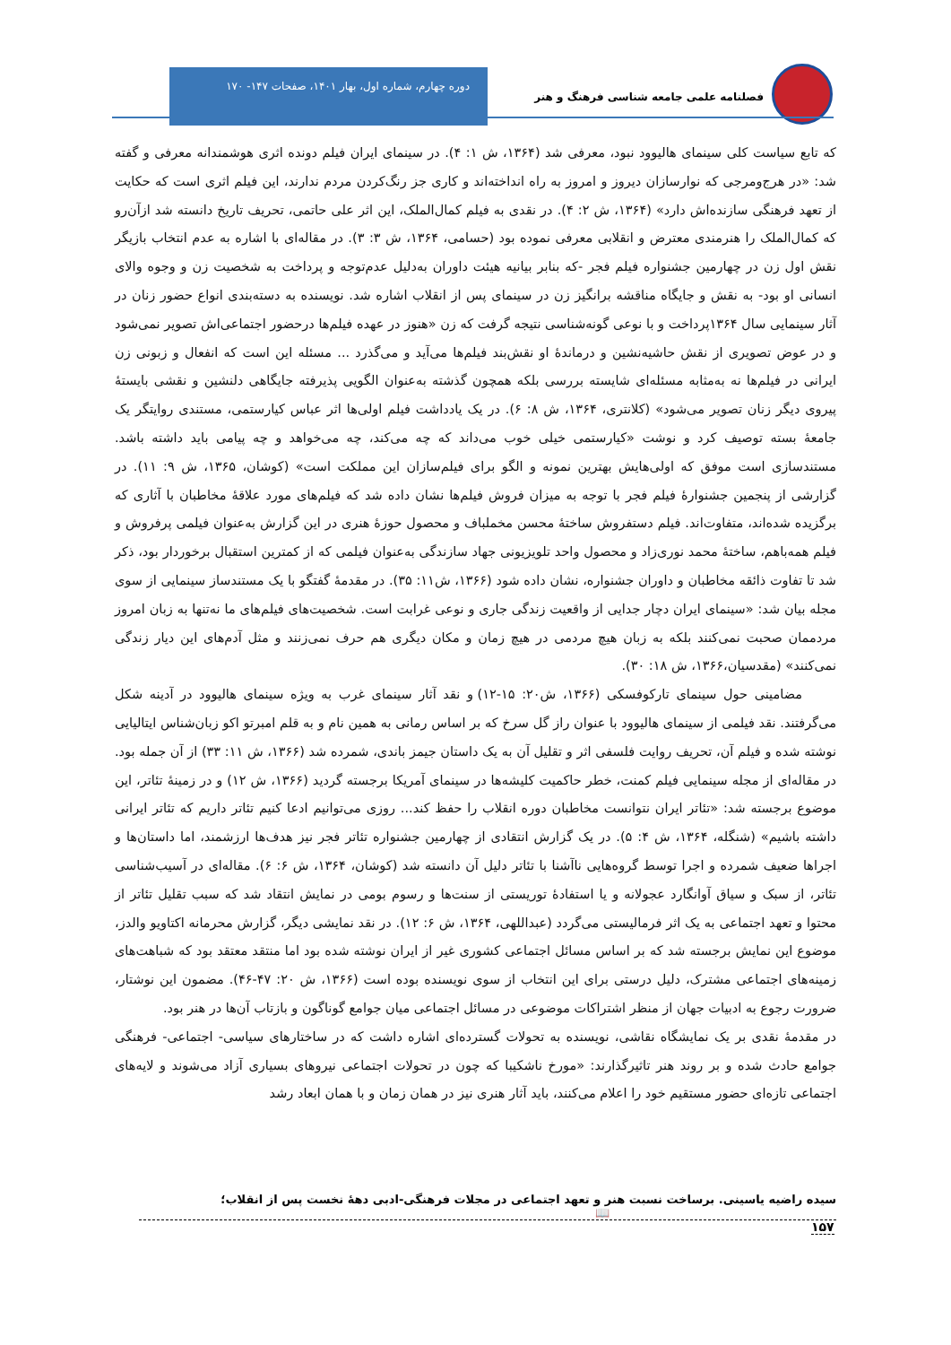فصلنامه علمی جامعه شناسی فرهنگ و هنر
دوره چهارم، شماره اول، بهار ۱۴۰۱، صفحات ۱۴۷- ۱۷۰
که تابع سیاست کلی سینمای هالیوود نبود، معرفی شد (۱۳۶۴، ش ۱: ۴). در سینمای ایران فیلم دونده اثری هوشمندانه معرفی و گفته شد: «در هرج‌ومرجی که نوارسازان دیروز و امروز به راه انداخته‌اند و کاری جز رنگ‌کردن مردم ندارند، این فیلم اثری است که حکایت از تعهد فرهنگی سازنده‌اش دارد» (۱۳۶۴، ش ۲: ۴). در نقدی به فیلم کمال‌الملک، این اثر علی حاتمی، تحریف تاریخ دانسته شد ازآن‌رو که کمال‌الملک را هنرمندی معترض و انقلابی معرفی نموده بود (حسامی، ۱۳۶۴، ش ۳: ۳). در مقاله‌ای با اشاره به عدم انتخاب بازیگر نقش اول زن در چهارمین جشنواره فیلم فجر -که بنابر بیانیه هیئت داوران به‌دلیل عدم‌توجه و پرداخت به شخصیت زن و وجوه والای انسانی او بود- به نقش و جایگاه مناقشه برانگیز زن در سینمای پس از انقلاب اشاره شد. نویسنده به دسته‌بندی انواع حضور زنان در آثار سینمایی سال ۱۳۶۴پرداخت و با نوعی گونه‌شناسی نتیجه گرفت که زن «هنوز در عهده فیلم‌ها درحضور اجتماعی‌اش تصویر نمی‌شود و در عوض تصویری از نقش حاشیه‌نشین و درماندهٔ او نقش‌بند فیلم‌ها می‌آید و می‌گذرد ... مسئله این است که انفعال و زبونی زن ایرانی در فیلم‌ها نه به‌مثابه مسئله‌ای شایسته بررسی بلکه همچون گذشته به‌عنوان الگویی پذیرفته جایگاهی دلنشین و نقشی بایستهٔ پیروی دیگر زنان تصویر می‌شود» (کلانتری، ۱۳۶۴، ش ۸: ۶). در یک یادداشت فیلم اولی‌ها اثر عباس کیارستمی، مستندی روایتگر یک جامعهٔ بسته توصیف کرد و نوشت «کیارستمی خیلی خوب می‌داند که چه می‌کند، چه می‌خواهد و چه پیامی باید داشته باشد. مستندسازی است موفق که اولی‌هایش بهترین نمونه و الگو برای فیلم‌سازان این مملکت است» (کوشان، ۱۳۶۵، ش ۹: ۱۱). در گزارشی از پنجمین جشنوارهٔ فیلم فجر با توجه به میزان فروش فیلم‌ها نشان داده شد که فیلم‌های مورد علاقهٔ مخاطبان با آثاری که برگزیده شده‌اند، متفاوت‌اند. فیلم دستفروش ساختهٔ محسن مخملباف و محصول حوزهٔ هنری در این گزارش به‌عنوان فیلمی پرفروش و فیلم همه‌باهم، ساختهٔ محمد نوری‌زاد و محصول واحد تلویزیونی جهاد سازندگی به‌عنوان فیلمی که از کمترین استقبال برخوردار بود، ذکر شد تا تفاوت ذائقه مخاطبان و داوران جشنواره، نشان داده شود (۱۳۶۶، ش۱۱: ۳۵). در مقدمهٔ گفتگو با یک مستندساز سینمایی از سوی مجله بیان شد: «سینمای ایران دچار جدایی از واقعیت زندگی جاری و نوعی غرابت است. شخصیت‌های فیلم‌های ما نه‌تنها به زبان امروز مردممان صحبت نمی‌کنند بلکه به زبان هیچ مردمی در هیچ زمان و مکان دیگری هم حرف نمی‌زنند و مثل آدم‌های این دیار زندگی نمی‌کنند» (مقدسیان،۱۳۶۶، ش ۱۸: ۳۰).
مضامینی حول سینمای تارکوفسکی (۱۳۶۶، ش۲۰: ۱۵-۱۲) و نقد آثار سینمای غرب به ویژه سینمای هالیوود در آدینه شکل می‌گرفتند. نقد فیلمی از سینمای هالیوود با عنوان راز گل سرخ که بر اساس رمانی به همین نام و به قلم امبرتو اکو زبان‌شناس ایتالیایی نوشته شده و فیلم آن، تحریف روایت فلسفی اثر و تقلیل آن به یک داستان جیمز باندی، شمرده شد (۱۳۶۶، ش ۱۱: ۳۳) از آن جمله بود. در مقاله‌ای از مجله سینمایی فیلم کمنت، خطر حاکمیت کلیشه‌ها در سینمای آمریکا برجسته گردید (۱۳۶۶، ش ۱۲) و در زمینهٔ تئاتر، این موضوع برجسته شد: «تئاتر ایران نتوانست مخاطبان دوره انقلاب را حفظ کند... روزی می‌توانیم ادعا کنیم تئاتر داریم که تئاتر ایرانی داشته باشیم» (شنگله، ۱۳۶۴، ش ۴: ۵). در یک گزارش انتقادی از چهارمین جشنواره تئاتر فجر نیز هدف‌ها ارزشمند، اما داستان‌ها و اجراها ضعیف شمرده و اجرا توسط گروه‌هایی ناآشنا با تئاتر دلیل آن دانسته شد (کوشان، ۱۳۶۴، ش ۶: ۶). مقاله‌ای در آسیب‌شناسی تئاتر، از سبک و سیاق آوانگارد عجولانه و یا استفادهٔ توریستی از سنت‌ها و رسوم بومی در نمایش انتقاد شد که سبب تقلیل تئاتر از محتوا و تعهد اجتماعی به یک اثر فرمالیستی می‌گردد (عبداللهی، ۱۳۶۴، ش ۶: ۱۲). در نقد نمایشی دیگر، گزارش محرمانه اکتاویو والدز، موضوع این نمایش برجسته شد که بر اساس مسائل اجتماعی کشوری غیر از ایران نوشته شده بود اما منتقد معتقد بود که شباهت‌های زمینه‌های اجتماعی مشترک، دلیل درستی برای این انتخاب از سوی نویسنده بوده است (۱۳۶۶، ش ۲۰: ۴۷-۴۶). مضمون این نوشتار، ضرورت رجوع به ادبیات جهان از منظر اشتراکات موضوعی در مسائل اجتماعی میان جوامع گوناگون و بازتاب آن‌ها در هنر بود.
در مقدمهٔ نقدی بر یک نمایشگاه نقاشی، نویسنده به تحولات گسترده‌ای اشاره داشت که در ساختارهای سیاسی- اجتماعی- فرهنگی جوامع حادث شده و بر روند هنر تاثیرگذارند: «مورخ ناشکیبا که چون در تحولات اجتماعی نیروهای بسیاری آزاد می‌شوند و لایه‌های اجتماعی تازه‌ای حضور مستقیم خود را اعلام می‌کنند، باید آثار هنری نیز در همان زمان و با همان ابعاد رشد
سیده راضیه یاسینی. برساخت نسبت هنر و تعهد اجتماعی در مجلات فرهنگی-ادبی دههٔ نخست پس از انقلاب؛ 📖
۱۵۷